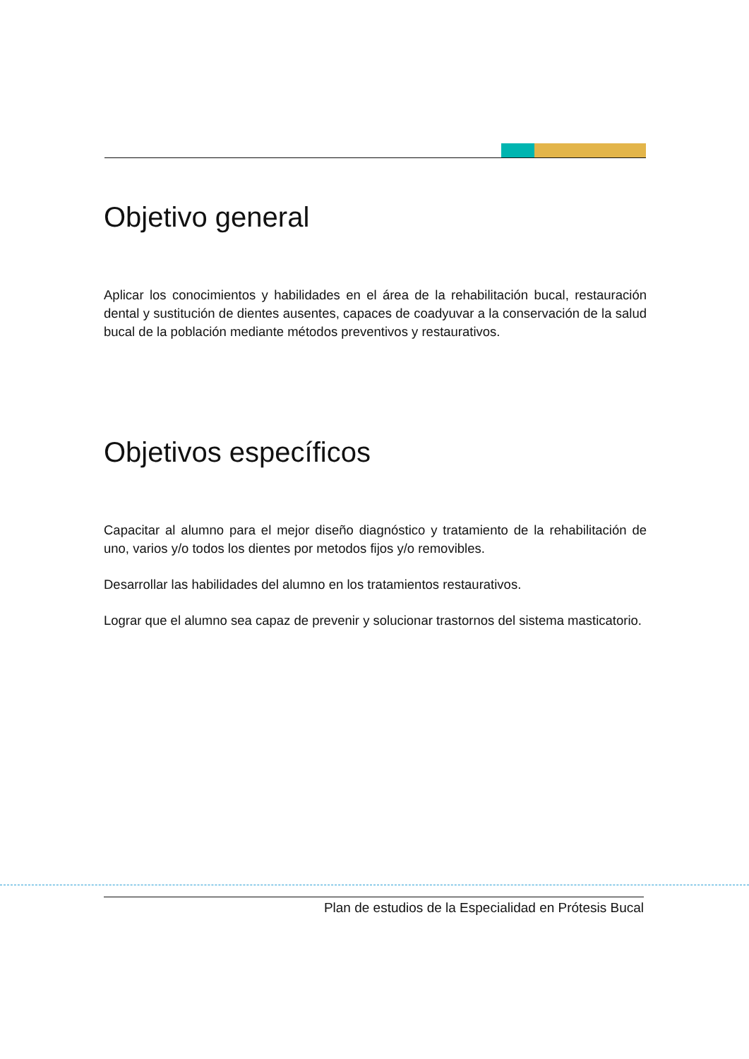Objetivo general
Aplicar los conocimientos y habilidades en el área de la rehabilitación bucal, restauración dental y sustitución de dientes ausentes, capaces de coadyuvar a la conservación de la salud bucal de la población mediante métodos preventivos y restaurativos.
Objetivos específicos
Capacitar al alumno para el mejor diseño diagnóstico y tratamiento de la rehabilitación de uno, varios y/o todos los dientes por metodos fijos y/o removibles.
Desarrollar las habilidades del alumno en los tratamientos restaurativos.
Lograr que el alumno sea capaz de prevenir y solucionar trastornos del sistema masticatorio.
Plan de estudios de la Especialidad en Prótesis Bucal